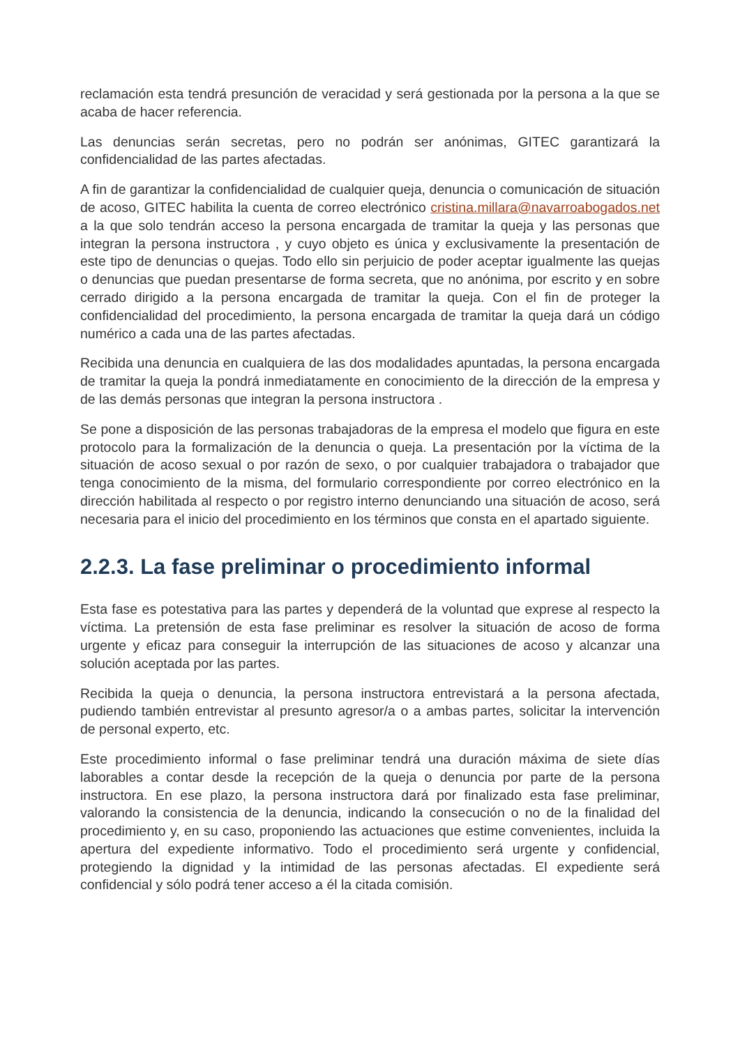reclamación esta tendrá presunción de veracidad y será gestionada por la persona a la que se acaba de hacer referencia.
Las denuncias serán secretas, pero no podrán ser anónimas, GITEC garantizará la confidencialidad de las partes afectadas.
A fin de garantizar la confidencialidad de cualquier queja, denuncia o comunicación de situación de acoso, GITEC habilita la cuenta de correo electrónico cristina.millara@navarroabogados.net a la que solo tendrán acceso la persona encargada de tramitar la queja y las personas que integran la persona instructora , y cuyo objeto es única y exclusivamente la presentación de este tipo de denuncias o quejas. Todo ello sin perjuicio de poder aceptar igualmente las quejas o denuncias que puedan presentarse de forma secreta, que no anónima, por escrito y en sobre cerrado dirigido a la persona encargada de tramitar la queja. Con el fin de proteger la confidencialidad del procedimiento, la persona encargada de tramitar la queja dará un código numérico a cada una de las partes afectadas.
Recibida una denuncia en cualquiera de las dos modalidades apuntadas, la persona encargada de tramitar la queja la pondrá inmediatamente en conocimiento de la dirección de la empresa y de las demás personas que integran la persona instructora .
Se pone a disposición de las personas trabajadoras de la empresa el modelo que figura en este protocolo para la formalización de la denuncia o queja. La presentación por la víctima de la situación de acoso sexual o por razón de sexo, o por cualquier trabajadora o trabajador que tenga conocimiento de la misma, del formulario correspondiente por correo electrónico en la dirección habilitada al respecto o por registro interno denunciando una situación de acoso, será necesaria para el inicio del procedimiento en los términos que consta en el apartado siguiente.
2.2.3. La fase preliminar o procedimiento informal
Esta fase es potestativa para las partes y dependerá de la voluntad que exprese al respecto la víctima. La pretensión de esta fase preliminar es resolver la situación de acoso de forma urgente y eficaz para conseguir la interrupción de las situaciones de acoso y alcanzar una solución aceptada por las partes.
Recibida la queja o denuncia, la persona instructora entrevistará a la persona afectada, pudiendo también entrevistar al presunto agresor/a o a ambas partes, solicitar la intervención de personal experto, etc.
Este procedimiento informal o fase preliminar tendrá una duración máxima de siete días laborables a contar desde la recepción de la queja o denuncia por parte de la persona instructora. En ese plazo, la persona instructora dará por finalizado esta fase preliminar, valorando la consistencia de la denuncia, indicando la consecución o no de la finalidad del procedimiento y, en su caso, proponiendo las actuaciones que estime convenientes, incluida la apertura del expediente informativo. Todo el procedimiento será urgente y confidencial, protegiendo la dignidad y la intimidad de las personas afectadas. El expediente será confidencial y sólo podrá tener acceso a él la citada comisión.